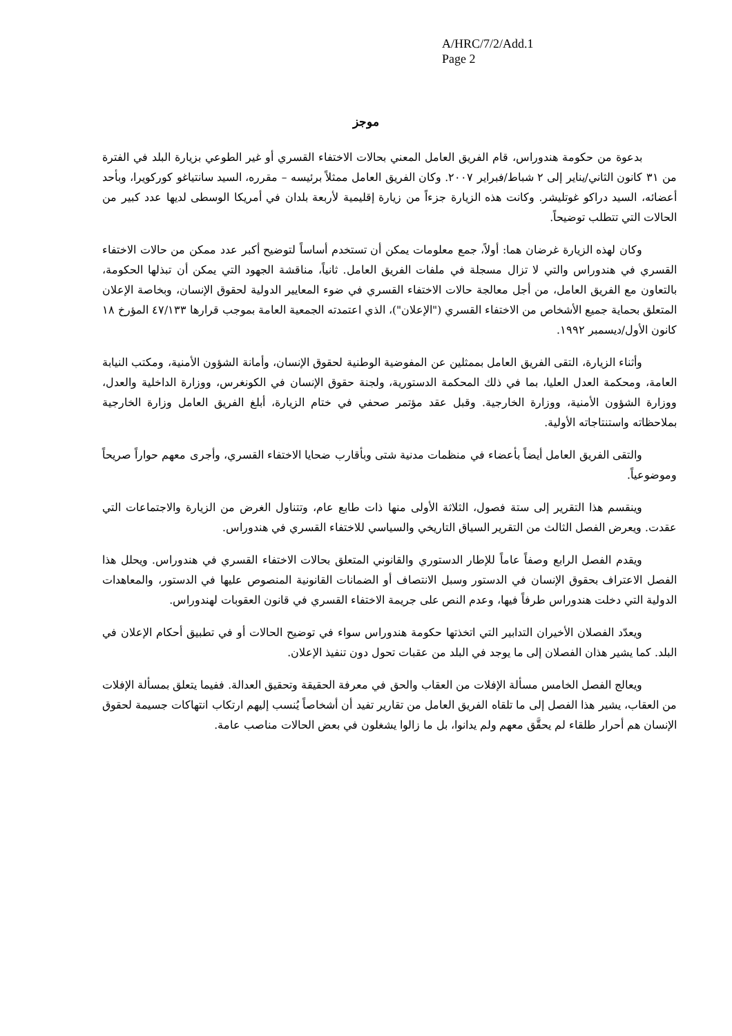A/HRC/7/2/Add.1
Page 2
موجز
بدعوة من حكومة هندوراس، قام الفريق العامل المعني بحالات الاختفاء القسري أو غير الطوعي بزيارة البلد في الفترة من ٣١ كانون الثاني/يناير إلى ٢ شباط/فبراير ٢٠٠٧. وكان الفريق العامل ممثلاً برئيسه – مقرره، السيد سانتياغو كوركويرا، وبأحد أعضائه، السيد دراكو غوتليشر. وكانت هذه الزيارة جزءاً من زيارة إقليمية لأربعة بلدان في أمريكا الوسطى لديها عدد كبير من الحالات التي تتطلب توضيحاً.
وكان لهذه الزيارة غرضان هما: أولاً، جمع معلومات يمكن أن تستخدم أساساً لتوضيح أكبر عدد ممكن من حالات الاختفاء القسري في هندوراس والتي لا تزال مسجلة في ملفات الفريق العامل. ثانياً، مناقشة الجهود التي يمكن أن تبذلها الحكومة، بالتعاون مع الفريق العامل، من أجل معالجة حالات الاختفاء القسري في ضوء المعايير الدولية لحقوق الإنسان، وبخاصة الإعلان المتعلق بحماية جميع الأشخاص من الاختفاء القسري ("الإعلان")، الذي اعتمدته الجمعية العامة بموجب قرارها ٤٧/١٣٣ المؤرخ ١٨ كانون الأول/ديسمبر ١٩٩٢.
وأثناء الزيارة، التقى الفريق العامل بممثلين عن المفوضية الوطنية لحقوق الإنسان، وأمانة الشؤون الأمنية، ومكتب النيابة العامة، ومحكمة العدل العليا، بما في ذلك المحكمة الدستورية، ولجنة حقوق الإنسان في الكونغرس، ووزارة الداخلية والعدل، ووزارة الشؤون الأمنية، ووزارة الخارجية. وقبل عقد مؤتمر صحفي في ختام الزيارة، أبلغ الفريق العامل وزارة الخارجية بملاحظاته واستنتاجاته الأولية.
والتقى الفريق العامل أيضاً بأعضاء في منظمات مدنية شتى وبأقارب ضحايا الاختفاء القسري، وأجرى معهم حواراً صريحاً وموضوعياً.
وينقسم هذا التقرير إلى ستة فصول، الثلاثة الأولى منها ذات طابع عام، وتتناول الغرض من الزيارة والاجتماعات التي عقدت. ويعرض الفصل الثالث من التقرير السياق التاريخي والسياسي للاختفاء القسري في هندوراس.
ويقدم الفصل الرابع وصفاً عاماً للإطار الدستوري والقانوني المتعلق بحالات الاختفاء القسري في هندوراس. ويحلل هذا الفصل الاعتراف بحقوق الإنسان في الدستور وسبل الانتصاف أو الضمانات القانونية المنصوص عليها في الدستور، والمعاهدات الدولية التي دخلت هندوراس طرفاً فيها، وعدم النص على جريمة الاختفاء القسري في قانون العقوبات لهندوراس.
ويعدّد الفصلان الأخيران التدابير التي اتخذتها حكومة هندوراس سواء في توضيح الحالات أو في تطبيق أحكام الإعلان في البلد. كما يشير هذان الفصلان إلى ما يوجد في البلد من عقبات تحول دون تنفيذ الإعلان.
ويعالج الفصل الخامس مسألة الإفلات من العقاب والحق في معرفة الحقيقة وتحقيق العدالة. ففيما يتعلق بمسألة الإفلات من العقاب، يشير هذا الفصل إلى ما تلقاه الفريق العامل من تقارير تفيد أن أشخاصاً يُنسب إليهم ارتكاب انتهاكات جسيمة لحقوق الإنسان هم أحرار طلقاء لم يحقَّق معهم ولم يدانوا، بل ما زالوا يشغلون في بعض الحالات مناصب عامة.